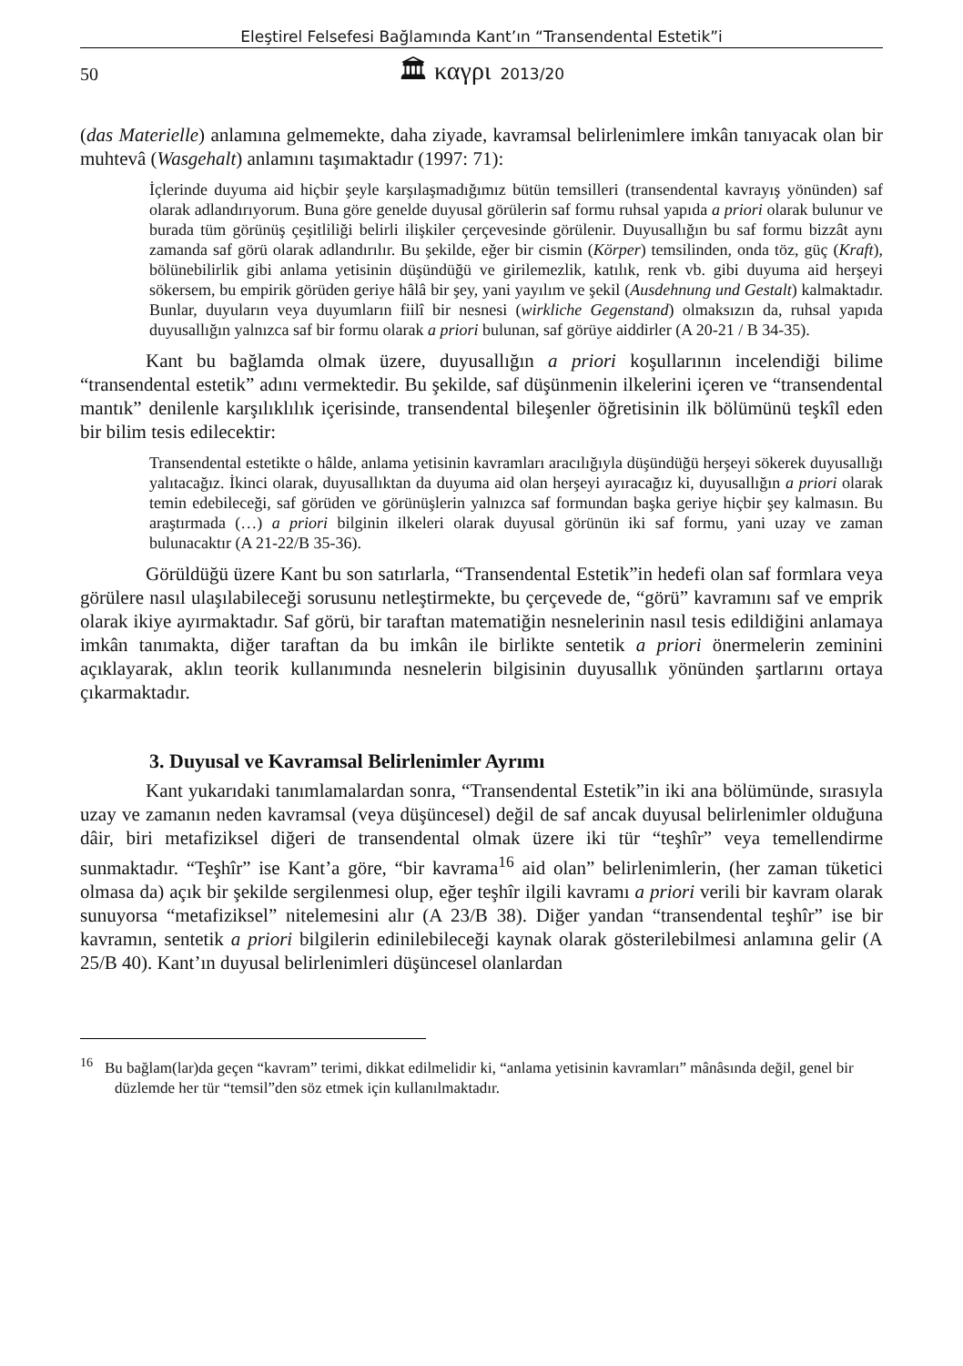Eleştirel Felsefesi Bağlamında Kant’ın “Transendental Estetik”i
50 🏛 καγρι 2013/20
(das Materielle) anlamına gelmemekte, daha ziyade, kavramsal belirlenimlere imkân tanıyacak olan bir muhtevâ (Wasgehalt) anlamını taşımaktadır (1997: 71):
İçlerinde duyuma aid hiçbir şeyle karşılaşmadığımız bütün temsilleri (transendental kavrayış yönünden) saf olarak adlandırıyorum. Buna göre genelde duyusal görülerin saf formu ruhsal yapıda a priori olarak bulunur ve burada tüm görünüş çeşitliliği belirli ilişkiler çerçevesinde görülenir. Duyusallığın bu saf formu bizzât aynı zamanda saf görü olarak adlandırılır. Bu şekilde, eğer bir cismin (Körper) temsilinden, onda töz, güç (Kraft), bölünebilirlik gibi anlama yetisinin düşündüğü ve girilemezlik, katılık, renk vb. gibi duyuma aid herşeyi sökersem, bu empirik görüden geriye hâlâ bir şey, yani yayılım ve şekil (Ausdehnung und Gestalt) kalmaktadır. Bunlar, duyuların veya duyumların fiilî bir nesnesi (wirkliche Gegenstand) olmaksızın da, ruhsal yapıda duyusallığın yalnızca saf bir formu olarak a priori bulunan, saf görüye aiddirler (A 20-21 / B 34-35).
Kant bu bağlamda olmak üzere, duyusallığın a priori koşullarının incelendiği bilime “transendental estetik” adını vermektedir. Bu şekilde, saf düşünmenin ilkelerini içeren ve “transendental mantık” denilenle karşılıklılık içerisinde, transendental bileşenler öğretisinin ilk bölümünü teşkîl eden bir bilim tesis edilecektir:
Transendental estetikte o hâlde, anlama yetisinin kavramları aracılığıyla düşündüğü herşeyi sökerek duyusallığı yalıtacağız. İkinci olarak, duyusallıktan da duyuma aid olan herşeyi ayıracağız ki, duyusallığın a priori olarak temin edebileceği, saf görüden ve görünüşlerin yalnızca saf formundan başka geriye hiçbir şey kalmasın. Bu araştırmada (…) a priori bilginin ilkeleri olarak duyusal görünün iki saf formu, yani uzay ve zaman bulunacaktır (A 21-22/B 35-36).
Görüldüğü üzere Kant bu son satırlarla, “Transendental Estetik”in hedefi olan saf formlara veya görülere nasıl ulaşılabileceği sorusunu netleştirmekte, bu çerçevede de, “görü” kavramını saf ve emprik olarak ikiye ayırmaktadır. Saf görü, bir taraftan matematiğin nesnelerinin nasıl tesis edildiğini anlamaya imkân tanımakta, diğer taraftan da bu imkân ile birlikte sentetik a priori önermelerin zeminini açıklayarak, aklın teorik kullanımında nesnelerin bilgisinin duyusallık yönünden şartlarını ortaya çıkarmaktadır.
3. Duyusal ve Kavramsal Belirlenimler Ayrımı
Kant yukarıdaki tanımlamalardan sonra, “Transendental Estetik”in iki ana bölümünde, sırasıyla uzay ve zamanın neden kavramsal (veya düşüncesel) değil de saf ancak duyusal belirlenimler olduğuna dâir, biri metafiziksel diğeri de transendental olmak üzere iki tür “teşhîr” veya temellendirme sunmaktadır. “Teşhîr” ise Kant’a göre, “bir kavrama<sup>16</sup> aid olan” belirlenimlerin, (her zaman tüketici olmasa da) açık bir şekilde sergilenmesi olup, eğer teşhîr ilgili kavramı a priori verili bir kavram olarak sunuyorsa “metafiziksel” nitelemesini alır (A 23/B 38). Diğer yandan “transendental teşhîr” ise bir kavramın, sentetik a priori bilgilerin edinilebileceği kaynak olarak gösterilebilmesi anlamına gelir (A 25/B 40). Kant’ın duyusal belirlenimleri düşüncesel olanlardan
<sup>16</sup> Bu bağlam(lar)da geçen “kavram” terimi, dikkat edilmelidir ki, “anlama yetisinin kavramları” mânâsında değil, genel bir düzlemde her tür “temsil”den söz etmek için kullanılmaktadır.